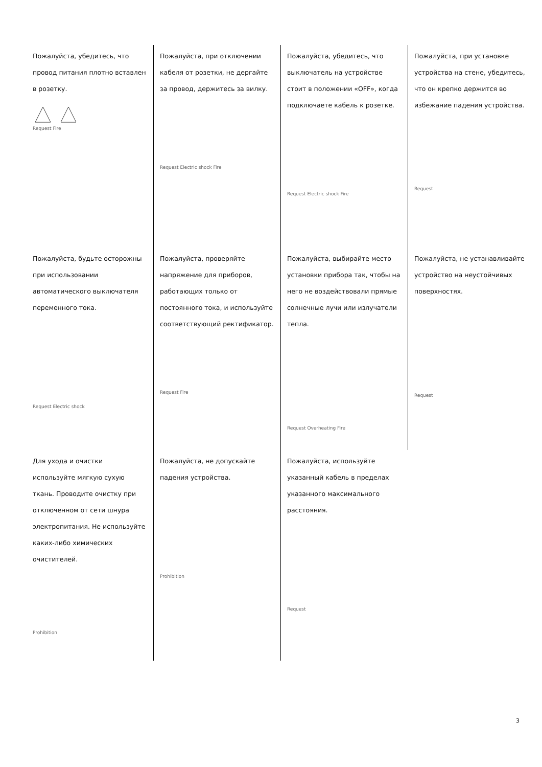| Пожалуйста, убедитесь, что провод питания плотно вставлен в розетку. Request Fire | Пожалуйста, при отключении кабеля от розетки, не дергайте за провод, держитесь за вилку. Request Electric shock Fire | Пожалуйста, убедитесь, что выключатель на устройстве стоит в положении «OFF», когда подключаете кабель к розетке. Request Electric shock Fire | Пожалуйста, при установке устройства на стене, убедитесь, что он крепко держится во избежание падения устройства. Request |
| Пожалуйста, будьте осторожны при использовании автоматического выключателя переменного тока. Request Electric shock | Пожалуйста, проверяйте напряжение для приборов, работающих только от постоянного тока, и используйте соответствующий ректификатор. Request Fire | Пожалуйста, выбирайте место установки прибора так, чтобы на него не воздействовали прямые солнечные лучи или излучатели тепла. Request Overheating Fire | Пожалуйста, не устанавливайте устройство на неустойчивых поверхностях. Request |
| Для ухода и очистки используйте мягкую сухую ткань. Проводите очистку при отключенном от сети шнура электропитания. Не используйте каких-либо химических очистителей. Prohibition | Пожалуйста, не допускайте падения устройства. Prohibition | Пожалуйста, используйте указанный кабель в пределах указанного максимального расстояния. Request | |
3